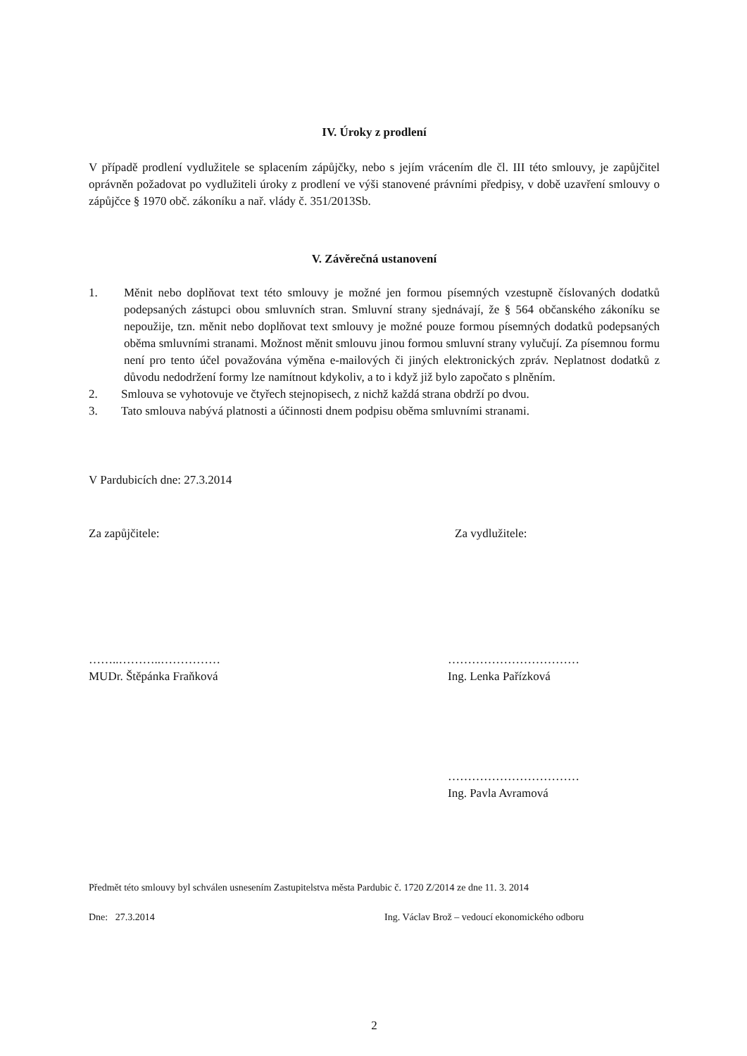IV. Úroky z prodlení
V případě prodlení vydlužitele se splacením zápůjčky, nebo s jejím vrácením dle čl. III této smlouvy, je zapůjčitel oprávněn požadovat po vydlužiteli úroky z prodlení ve výši stanovené právními předpisy, v době uzavření smlouvy o zápůjčce § 1970 obč. zákoníku a nař. vlády č. 351/2013Sb.
V. Závěrečná ustanovení
1. Měnit nebo doplňovat text této smlouvy je možné jen formou písemných vzestupně číslovaných dodatků podepsaných zástupci obou smluvních stran. Smluvní strany sjednávají, že § 564 občanského zákoníku se nepoužije, tzn. měnit nebo doplňovat text smlouvy je možné pouze formou písemných dodatků podepsaných oběma smluvními stranami. Možnost měnit smlouvu jinou formou smluvní strany vylučují. Za písemnou formu není pro tento účel považována výměna e-mailových či jiných elektronických zpráv. Neplatnost dodatků z důvodu nedodržení formy lze namítnout kdykoliv, a to i když již bylo započato s plněním.
2. Smlouva se vyhotovuje ve čtyřech stejnopisech, z nichž každá strana obdrží po dvou.
3. Tato smlouva nabývá platnosti a účinnosti dnem podpisu oběma smluvními stranami.
V Pardubicích dne: 27.3.2014
Za zapůjčitele: Za vydlužitele:
……..………..……………
MUDr. Štěpánka Fraňková
……………………………
Ing. Lenka Pařízková
……………………………
Ing. Pavla Avramová
Předmět této smlouvy byl schválen usnesením Zastupitelstva města Pardubic č. 1720 Z/2014 ze dne 11. 3. 2014
Dne: 27.3.2014 Ing. Václav Brož – vedoucí ekonomického odboru
2